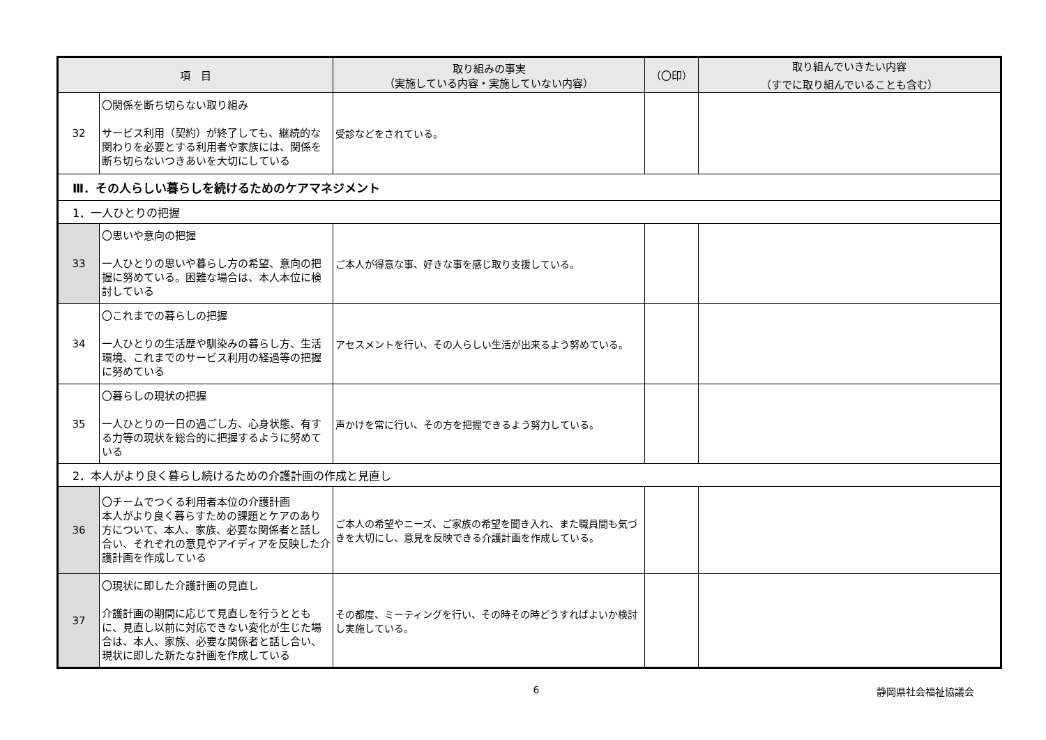| 項 目 | | 取り組みの事実 （実施している内容・実施していない内容） | （〇印） | 取り組んでいきたい内容 （すでに取り組んでいることも含む） |
| --- | --- | --- | --- | --- |
| 32 | 〇関係を断ち切らない取り組み サービス利用（契約）が終了しても、継続的な関わりを必要とする利用者や家族には、関係を断ち切らないつきあいを大切にしている | 受診などをされている。 | | |
| Ⅲ．その人らしい暮らしを続けるためのケアマネジメント | | | | |
| 1．一人ひとりの把握 | | | | |
| 33 | 〇思いや意向の把握 一人ひとりの思いや暮らし方の希望、意向の把握に努めている。困難な場合は、本人本位に検討している | ご本人が得意な事、好きな事を感じ取り支援している。 | | |
| 34 | 〇これまでの暮らしの把握 一人ひとりの生活歴や馴染みの暮らし方、生活環境、これまでのサービス利用の経過等の把握に努めている | アセスメントを行い、その人らしい生活が出来るよう努めている。 | | |
| 35 | 〇暮らしの現状の把握 一人ひとりの一日の過ごし方、心身状態、有する力等の現状を総合的に把握するように努めている | 声かけを常に行い、その方を把握できるよう努力している。 | | |
| 2．本人がより良く暮らし続けるための介護計画の作成と見直し | | | | |
| 36 | 〇チームでつくる利用者本位の介護計画 本人がより良く暮らすための課題とケアのあり方について、本人、家族、必要な関係者と話し合い、それぞれの意見やアイディアを反映した介護計画を作成している | ご本人の希望やニーズ、ご家族の希望を聞き入れ、また職員間も気づきを大切にし、意見を反映できる介護計画を作成している。 | | |
| 37 | 〇現状に即した介護計画の見直し 介護計画の期間に応じて見直しを行うとともに、見直し以前に対応できない変化が生じた場合は、本人、家族、必要な関係者と話し合い、現状に即した新たな計画を作成している | その都度、ミーティングを行い、その時その時どうすればよいか検討し実施している。 | | |
6 静岡県社会福祉協議会